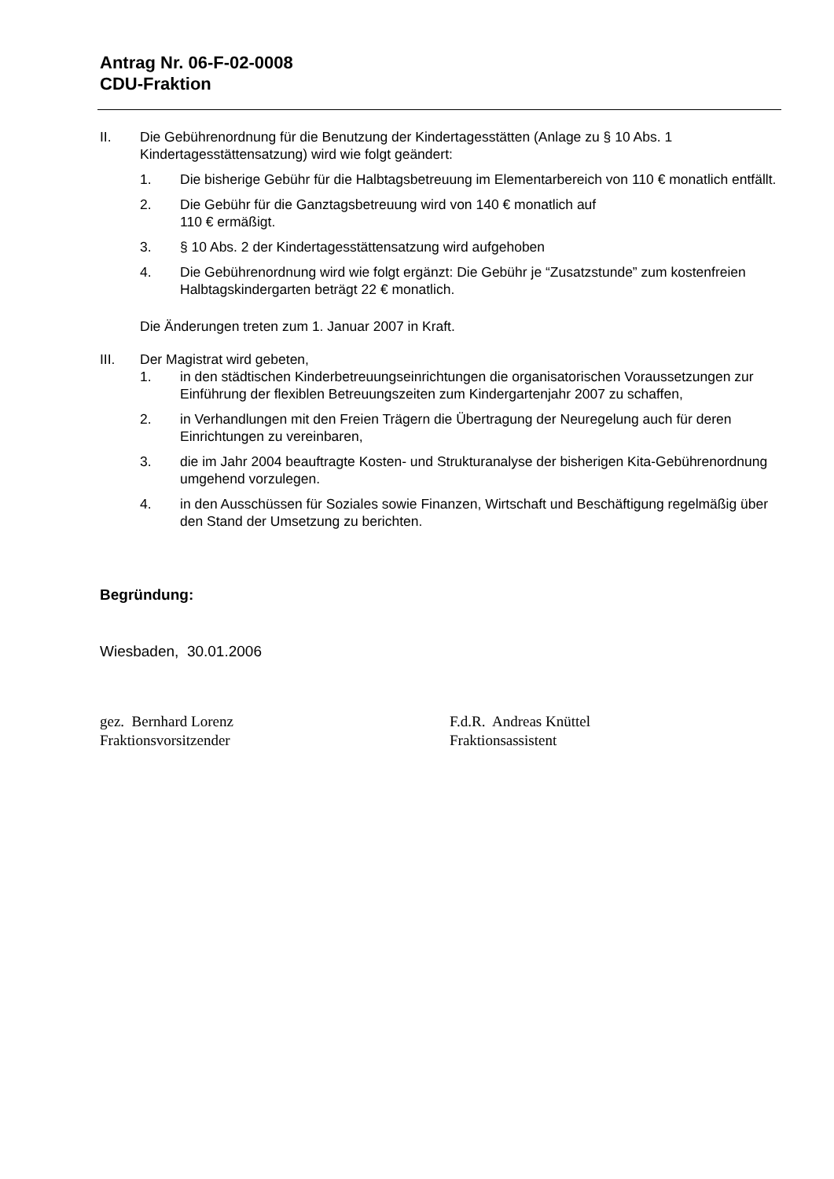Antrag Nr. 06-F-02-0008
CDU-Fraktion
II. Die Gebührenordnung für die Benutzung der Kindertagesstätten (Anlage zu § 10 Abs. 1 Kindertagesstättensatzung) wird wie folgt geändert:
1. Die bisherige Gebühr für die Halbtagsbetreuung im Elementarbereich von 110 € monatlich entfällt.
2. Die Gebühr für die Ganztagsbetreuung wird von 140 € monatlich auf
110 € ermäßigt.
3. § 10 Abs. 2 der Kindertagesstättensatzung wird aufgehoben
4. Die Gebührenordnung wird wie folgt ergänzt: Die Gebühr je “Zusatzstunde” zum kostenfreien Halbtagskindergarten beträgt 22 € monatlich.
Die Änderungen treten zum 1. Januar 2007 in Kraft.
III. Der Magistrat wird gebeten,
1. in den städtischen Kinderbetreuungseinrichtungen die organisatorischen Voraussetzungen zur Einführung der flexiblen Betreuungszeiten zum Kindergartenjahr 2007 zu schaffen,
2. in Verhandlungen mit den Freien Trägern die Übertragung der Neuregelung auch für deren Einrichtungen zu vereinbaren,
3. die im Jahr 2004 beauftragte Kosten- und Strukturanalyse der bisherigen Kita-Gebührenordnung umgehend vorzulegen.
4. in den Ausschüssen für Soziales sowie Finanzen, Wirtschaft und Beschäftigung regelmäßig über den Stand der Umsetzung zu berichten.
Begründung:
Wiesbaden, 30.01.2006
gez. Bernhard Lorenz
Fraktionsvorsitzender
F.d.R. Andreas Knüttel
Fraktionsassistent